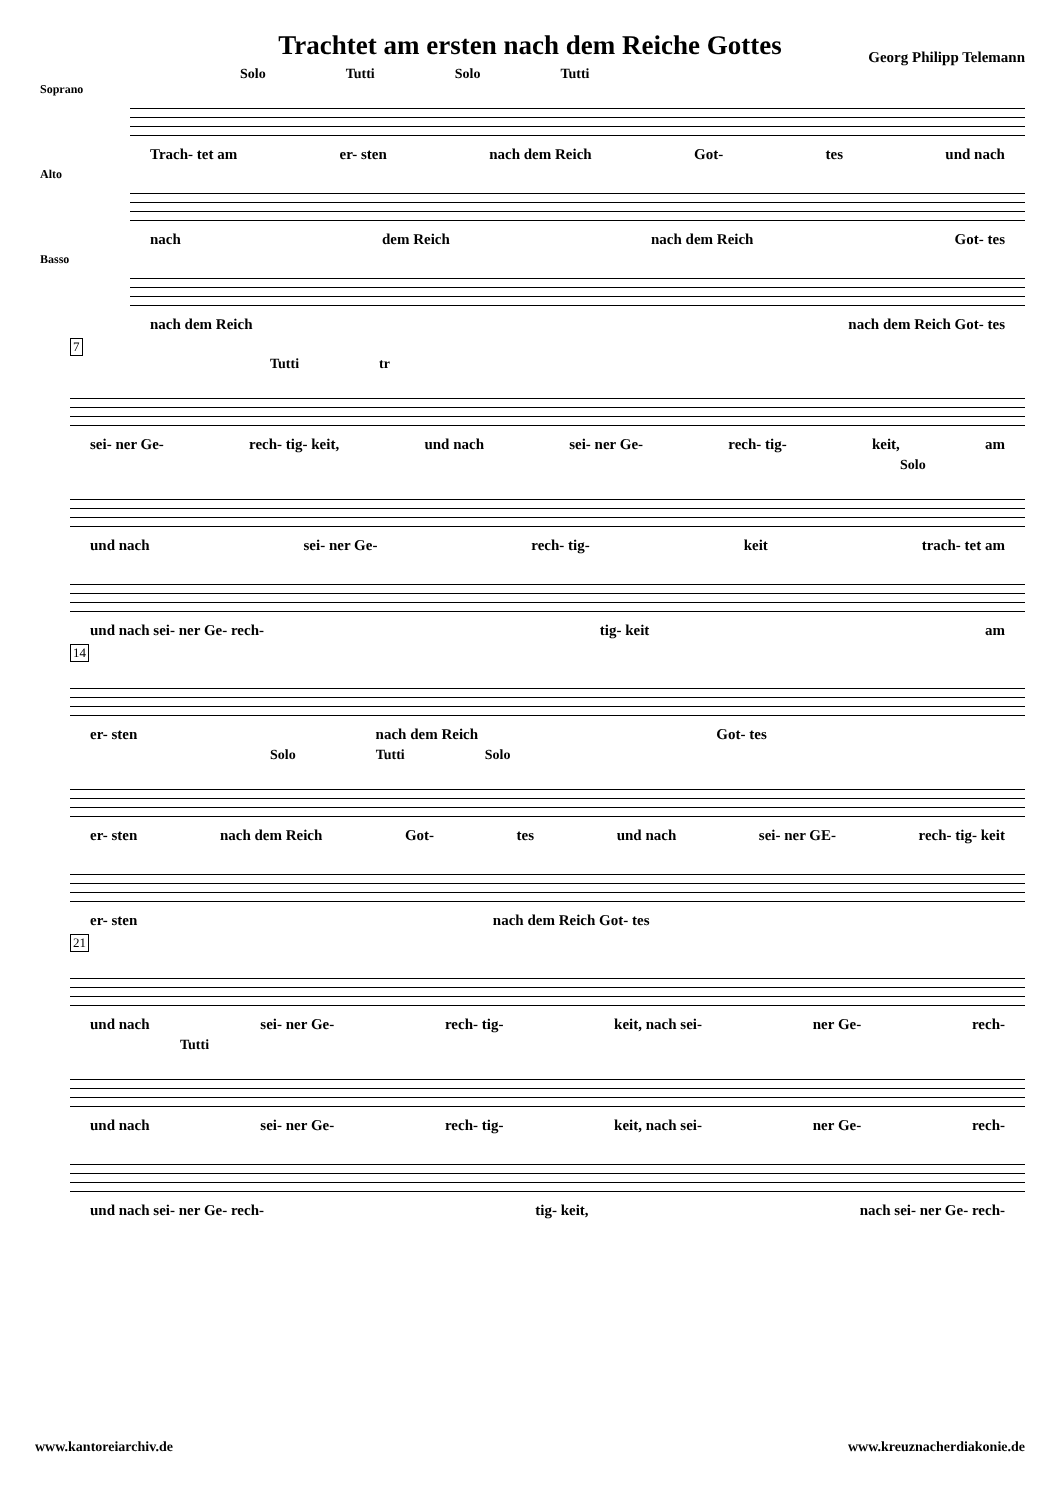Trachtet am ersten nach dem Reiche Gottes
Georg Philipp Telemann
Solo Tutti Solo Tutti
Soprano
Trach- tet am er- sten nach dem Reich Got- tes und nach
Alto
nach dem Reich nach dem Reich Got- tes
Basso
nach dem Reich nach dem Reich Got- tes
7
Tutti tr
sei- ner Ge- rech- tig- keit, und nach sei- ner Ge- rech- tig- keit, am
Solo
und nach sei- ner Ge- rech- tig- keit trach- tet am
und nach sei- ner Ge- rech- tig- keit am
14
er- sten nach dem Reich Got- tes
Solo Tutti Solo
er- sten nach dem Reich Got- tes und nach sei- ner GE- rech- tig- keit
er- sten nach dem Reich Got- tes
21
und nach sei- ner Ge- rech- tig- keit, nach sei- ner Ge- rech-
Tutti
und nach sei- ner Ge- rech- tig- keit, nach sei- ner Ge- rech-
und nach sei- ner Ge- rech- tig- keit, nach sei- ner Ge- rech-
www.kantoreiarchiv.de www.kreuznacherdiakonie.de